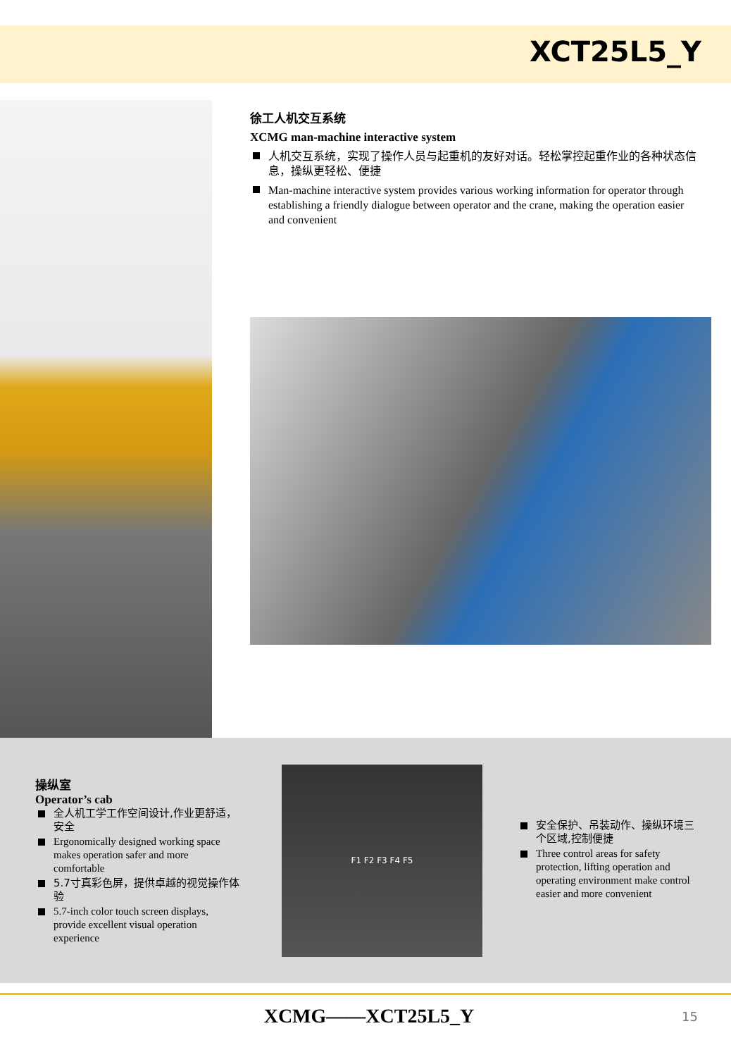XCT25L5_Y
徐工人机交互系统
XCMG man-machine interactive system
人机交互系统，实现了操作人员与起重机的友好对话。轻松掌控起重作业的各种状态信息，操纵更轻松、便捷
Man-machine interactive system provides various working information for operator through establishing a friendly dialogue between operator and the crane, making the operation easier and convenient
操纵室
Operator’s cab
全人机工学工作空间设计,作业更舒适，安全
Ergonomically designed working space makes operation safer and more comfortable
5.7寸真彩色屏，提供卓越的视觉操作体验
5.7-inch color touch screen displays, provide excellent visual operation experience
F1 F2 F3 F4 F5
安全保护、吊装动作、操纵环境三个区域,控制便捷
Three control areas for safety protection, lifting operation and operating environment make control easier and more convenient
XCMG——XCT25L5_Y
15